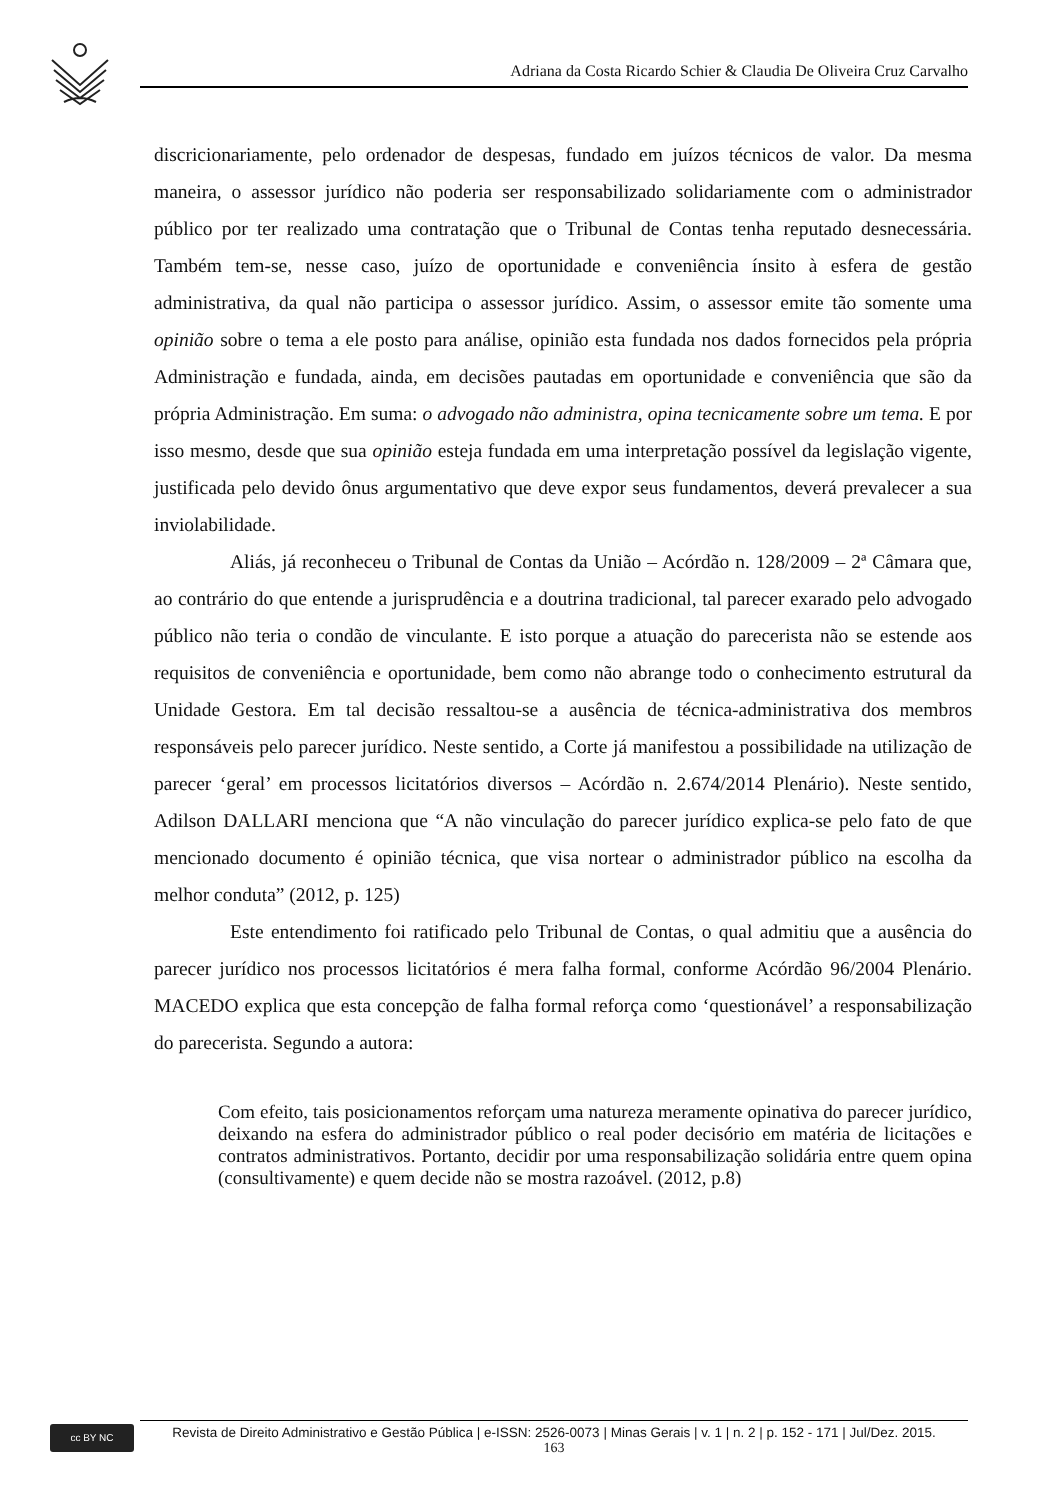Adriana da Costa Ricardo Schier & Claudia De Oliveira Cruz Carvalho
discricionariamente, pelo ordenador de despesas, fundado em juízos técnicos de valor. Da mesma maneira, o assessor jurídico não poderia ser responsabilizado solidariamente com o administrador público por ter realizado uma contratação que o Tribunal de Contas tenha reputado desnecessária. Também tem-se, nesse caso, juízo de oportunidade e conveniência ínsito à esfera de gestão administrativa, da qual não participa o assessor jurídico. Assim, o assessor emite tão somente uma opinião sobre o tema a ele posto para análise, opinião esta fundada nos dados fornecidos pela própria Administração e fundada, ainda, em decisões pautadas em oportunidade e conveniência que são da própria Administração. Em suma: o advogado não administra, opina tecnicamente sobre um tema. E por isso mesmo, desde que sua opinião esteja fundada em uma interpretação possível da legislação vigente, justificada pelo devido ônus argumentativo que deve expor seus fundamentos, deverá prevalecer a sua inviolabilidade.
Aliás, já reconheceu o Tribunal de Contas da União – Acórdão n. 128/2009 – 2ª Câmara que, ao contrário do que entende a jurisprudência e a doutrina tradicional, tal parecer exarado pelo advogado público não teria o condão de vinculante. E isto porque a atuação do parecerista não se estende aos requisitos de conveniência e oportunidade, bem como não abrange todo o conhecimento estrutural da Unidade Gestora. Em tal decisão ressaltou-se a ausência de técnica-administrativa dos membros responsáveis pelo parecer jurídico. Neste sentido, a Corte já manifestou a possibilidade na utilização de parecer ‘geral’ em processos licitatórios diversos – Acórdão n. 2.674/2014 Plenário). Neste sentido, Adilson DALLARI menciona que “A não vinculação do parecer jurídico explica-se pelo fato de que mencionado documento é opinião técnica, que visa nortear o administrador público na escolha da melhor conduta” (2012, p. 125)
Este entendimento foi ratificado pelo Tribunal de Contas, o qual admitiu que a ausência do parecer jurídico nos processos licitatórios é mera falha formal, conforme Acórdão 96/2004 Plenário. MACEDO explica que esta concepção de falha formal reforça como ‘questionável’ a responsabilização do parecerista. Segundo a autora:
Com efeito, tais posicionamentos reforçam uma natureza meramente opinativa do parecer jurídico, deixando na esfera do administrador público o real poder decisório em matéria de licitações e contratos administrativos. Portanto, decidir por uma responsabilização solidária entre quem opina (consultivamente) e quem decide não se mostra razoável. (2012, p.8)
cc BY NC
Revista de Direito Administrativo e Gestão Pública | e-ISSN: 2526-0073 | Minas Gerais | v. 1 | n. 2 | p. 152 - 171 | Jul/Dez. 2015.
163